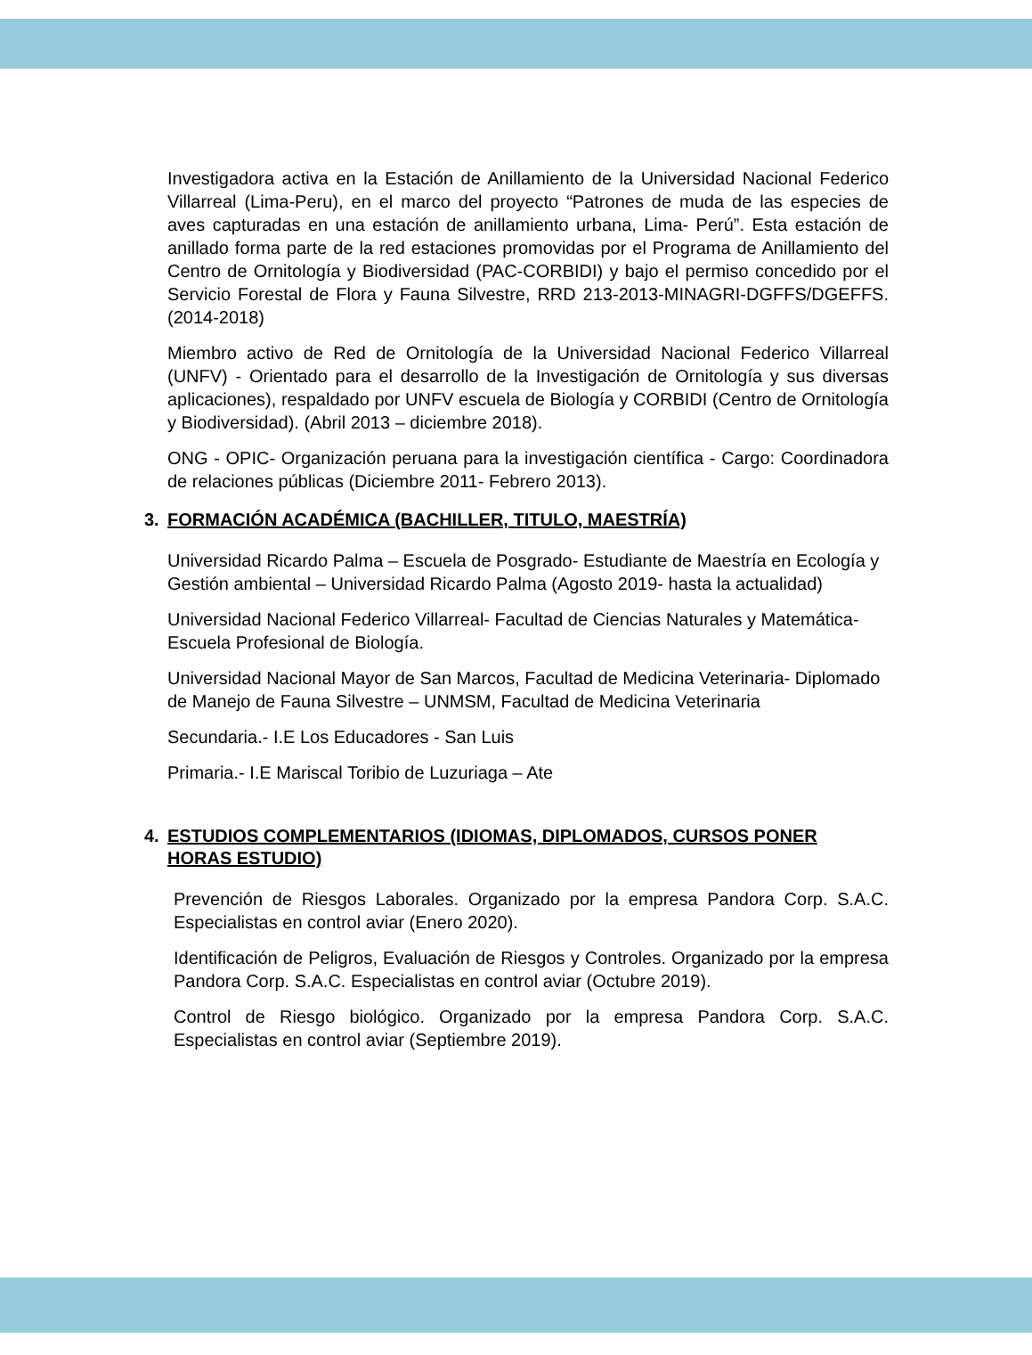Investigadora activa en la Estación de Anillamiento de la Universidad Nacional Federico Villarreal (Lima-Peru), en el marco del proyecto “Patrones de muda de las especies de aves capturadas en una estación de anillamiento urbana, Lima- Perú”. Esta estación de anillado forma parte de la red estaciones promovidas por el Programa de Anillamiento del Centro de Ornitología y Biodiversidad (PAC-CORBIDI) y bajo el permiso concedido por el Servicio Forestal de Flora y Fauna Silvestre, RRD 213-2013-MINAGRI-DGFFS/DGEFFS. (2014-2018)
Miembro activo de Red de Ornitología de la Universidad Nacional Federico Villarreal (UNFV) - Orientado para el desarrollo de la Investigación de Ornitología y sus diversas aplicaciones), respaldado por UNFV escuela de Biología y CORBIDI (Centro de Ornitología y Biodiversidad). (Abril 2013 – diciembre 2018).
ONG - OPIC- Organización peruana para la investigación científica - Cargo: Coordinadora de relaciones públicas (Diciembre 2011- Febrero 2013).
3. FORMACIÓN ACADÉMICA (BACHILLER, TITULO, MAESTRÍA)
Universidad Ricardo Palma – Escuela de Posgrado- Estudiante de Maestría en Ecología y Gestión ambiental – Universidad Ricardo Palma (Agosto 2019- hasta la actualidad)
Universidad Nacional Federico Villarreal- Facultad de Ciencias Naturales y Matemática- Escuela Profesional de Biología.
Universidad Nacional Mayor de San Marcos, Facultad de Medicina Veterinaria- Diplomado de Manejo de Fauna Silvestre – UNMSM, Facultad de Medicina Veterinaria
Secundaria.- I.E Los Educadores - San Luis
Primaria.- I.E Mariscal Toribio de Luzuriaga – Ate
4. ESTUDIOS COMPLEMENTARIOS (IDIOMAS, DIPLOMADOS, CURSOS PONER HORAS ESTUDIO)
Prevención de Riesgos Laborales. Organizado por la empresa Pandora Corp. S.A.C. Especialistas en control aviar (Enero 2020).
Identificación de Peligros, Evaluación de Riesgos y Controles. Organizado por la empresa Pandora Corp. S.A.C. Especialistas en control aviar (Octubre 2019).
Control de Riesgo biológico. Organizado por la empresa Pandora Corp. S.A.C. Especialistas en control aviar (Septiembre 2019).